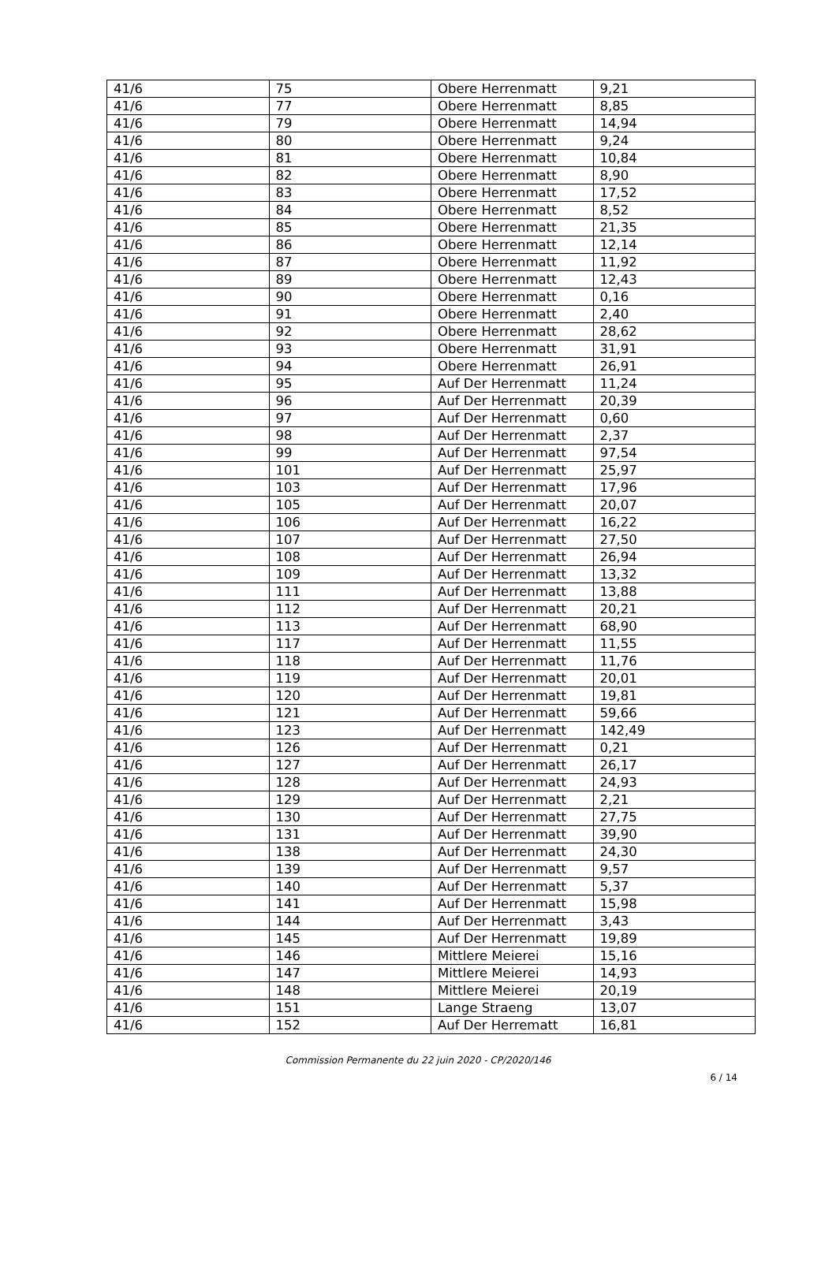| 41/6 | 75 | Obere Herrenmatt | 9,21 |
| 41/6 | 77 | Obere Herrenmatt | 8,85 |
| 41/6 | 79 | Obere Herrenmatt | 14,94 |
| 41/6 | 80 | Obere Herrenmatt | 9,24 |
| 41/6 | 81 | Obere Herrenmatt | 10,84 |
| 41/6 | 82 | Obere Herrenmatt | 8,90 |
| 41/6 | 83 | Obere Herrenmatt | 17,52 |
| 41/6 | 84 | Obere Herrenmatt | 8,52 |
| 41/6 | 85 | Obere Herrenmatt | 21,35 |
| 41/6 | 86 | Obere Herrenmatt | 12,14 |
| 41/6 | 87 | Obere Herrenmatt | 11,92 |
| 41/6 | 89 | Obere Herrenmatt | 12,43 |
| 41/6 | 90 | Obere Herrenmatt | 0,16 |
| 41/6 | 91 | Obere Herrenmatt | 2,40 |
| 41/6 | 92 | Obere Herrenmatt | 28,62 |
| 41/6 | 93 | Obere Herrenmatt | 31,91 |
| 41/6 | 94 | Obere Herrenmatt | 26,91 |
| 41/6 | 95 | Auf Der Herrenmatt | 11,24 |
| 41/6 | 96 | Auf Der Herrenmatt | 20,39 |
| 41/6 | 97 | Auf Der Herrenmatt | 0,60 |
| 41/6 | 98 | Auf Der Herrenmatt | 2,37 |
| 41/6 | 99 | Auf Der Herrenmatt | 97,54 |
| 41/6 | 101 | Auf Der Herrenmatt | 25,97 |
| 41/6 | 103 | Auf Der Herrenmatt | 17,96 |
| 41/6 | 105 | Auf Der Herrenmatt | 20,07 |
| 41/6 | 106 | Auf Der Herrenmatt | 16,22 |
| 41/6 | 107 | Auf Der Herrenmatt | 27,50 |
| 41/6 | 108 | Auf Der Herrenmatt | 26,94 |
| 41/6 | 109 | Auf Der Herrenmatt | 13,32 |
| 41/6 | 111 | Auf Der Herrenmatt | 13,88 |
| 41/6 | 112 | Auf Der Herrenmatt | 20,21 |
| 41/6 | 113 | Auf Der Herrenmatt | 68,90 |
| 41/6 | 117 | Auf Der Herrenmatt | 11,55 |
| 41/6 | 118 | Auf Der Herrenmatt | 11,76 |
| 41/6 | 119 | Auf Der Herrenmatt | 20,01 |
| 41/6 | 120 | Auf Der Herrenmatt | 19,81 |
| 41/6 | 121 | Auf Der Herrenmatt | 59,66 |
| 41/6 | 123 | Auf Der Herrenmatt | 142,49 |
| 41/6 | 126 | Auf Der Herrenmatt | 0,21 |
| 41/6 | 127 | Auf Der Herrenmatt | 26,17 |
| 41/6 | 128 | Auf Der Herrenmatt | 24,93 |
| 41/6 | 129 | Auf Der Herrenmatt | 2,21 |
| 41/6 | 130 | Auf Der Herrenmatt | 27,75 |
| 41/6 | 131 | Auf Der Herrenmatt | 39,90 |
| 41/6 | 138 | Auf Der Herrenmatt | 24,30 |
| 41/6 | 139 | Auf Der Herrenmatt | 9,57 |
| 41/6 | 140 | Auf Der Herrenmatt | 5,37 |
| 41/6 | 141 | Auf Der Herrenmatt | 15,98 |
| 41/6 | 144 | Auf Der Herrenmatt | 3,43 |
| 41/6 | 145 | Auf Der Herrenmatt | 19,89 |
| 41/6 | 146 | Mittlere Meierei | 15,16 |
| 41/6 | 147 | Mittlere Meierei | 14,93 |
| 41/6 | 148 | Mittlere Meierei | 20,19 |
| 41/6 | 151 | Lange Straeng | 13,07 |
| 41/6 | 152 | Auf Der Herrematt | 16,81 |
Commission Permanente du 22 juin 2020 - CP/2020/146
6 / 14